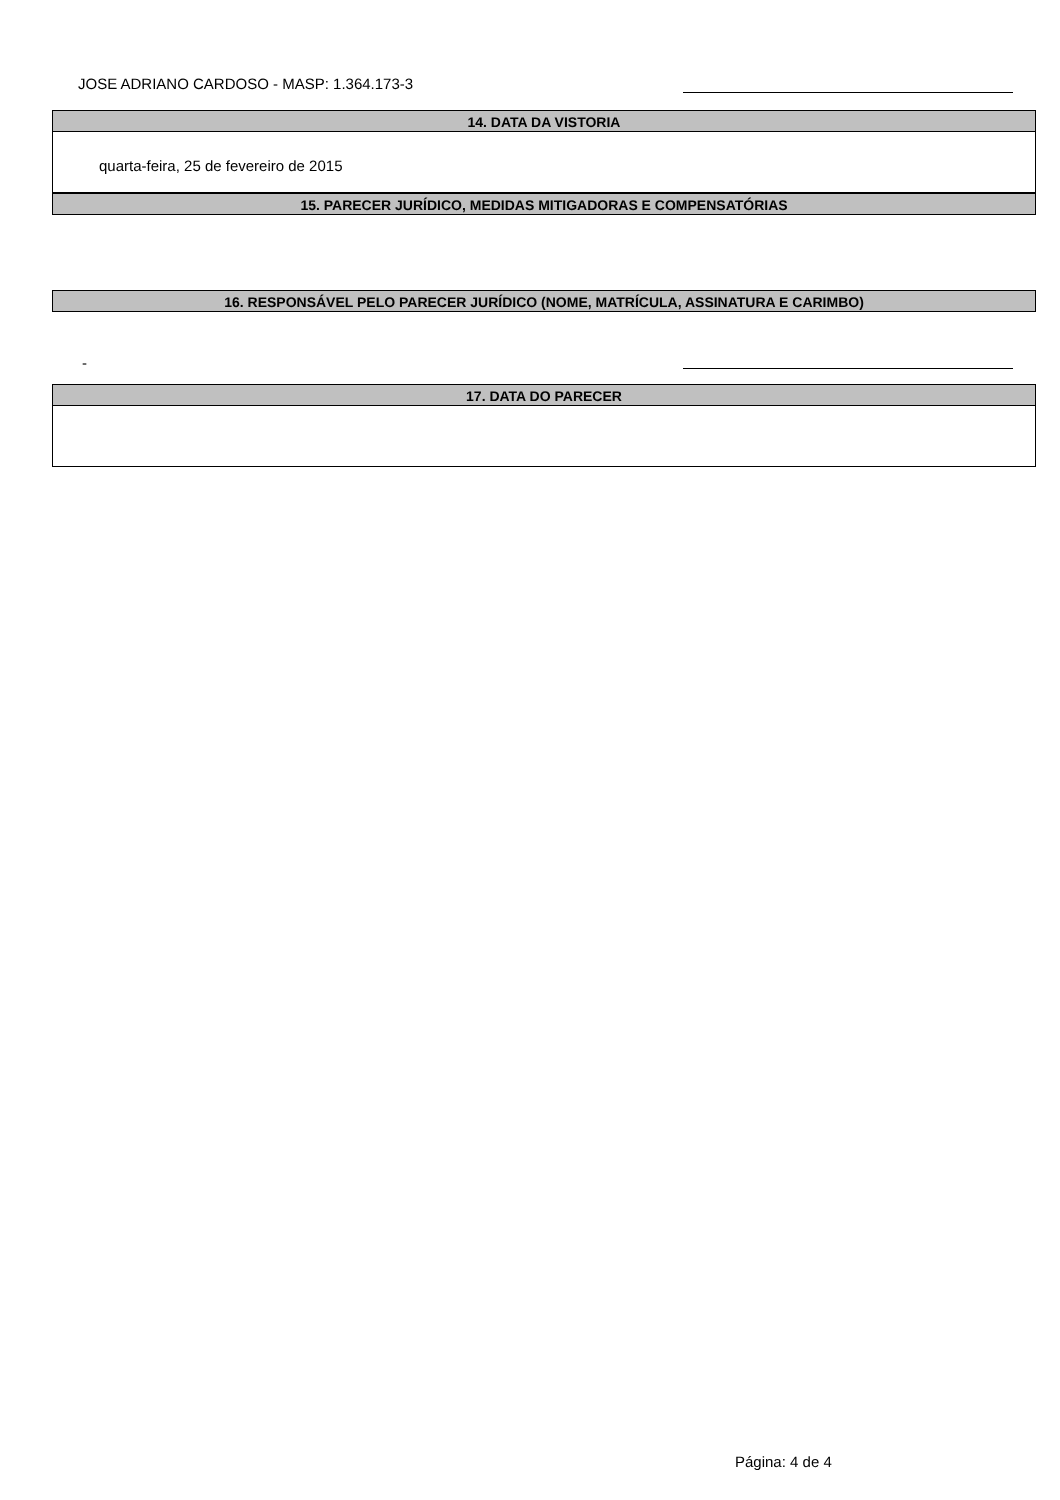JOSE ADRIANO CARDOSO - MASP: 1.364.173-3
14. DATA DA VISTORIA
quarta-feira, 25 de fevereiro de 2015
15. PARECER JURÍDICO, MEDIDAS MITIGADORAS E COMPENSATÓRIAS
16. RESPONSÁVEL PELO PARECER JURÍDICO (NOME, MATRÍCULA, ASSINATURA E CARIMBO)
-
17. DATA DO PARECER
Página: 4 de 4